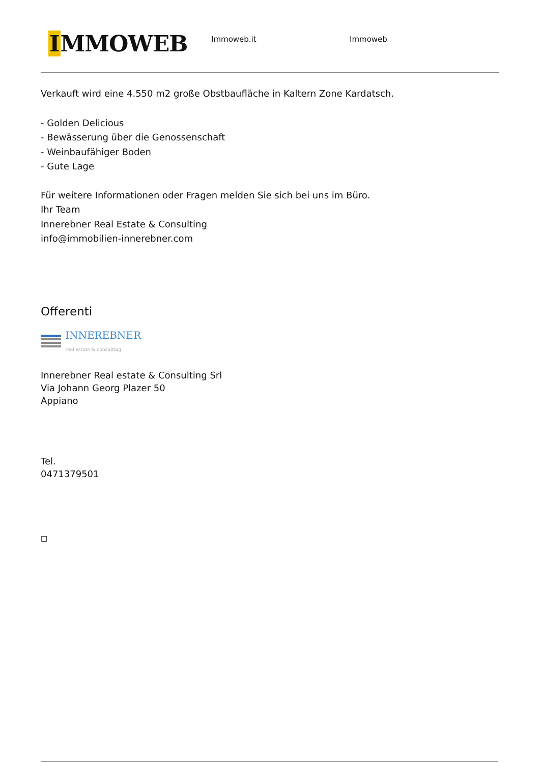IMMOWEB
Immoweb.it Immoweb
Verkauft wird eine 4.550 m2 große Obstbaufläche in Kaltern Zone Kardatsch.
- Golden Delicious
- Bewässerung über die Genossenschaft
- Weinbaufähiger Boden
- Gute Lage
Für weitere Informationen oder Fragen melden Sie sich bei uns im Büro.
Ihr Team
Innerebner Real Estate & Consulting
info@immobilien-innerebner.com
Offerenti
INNEREBNER
real estate & consulting
Innerebner Real estate & Consulting Srl
Via Johann Georg Plazer 50
Appiano
Tel.
0471379501
□